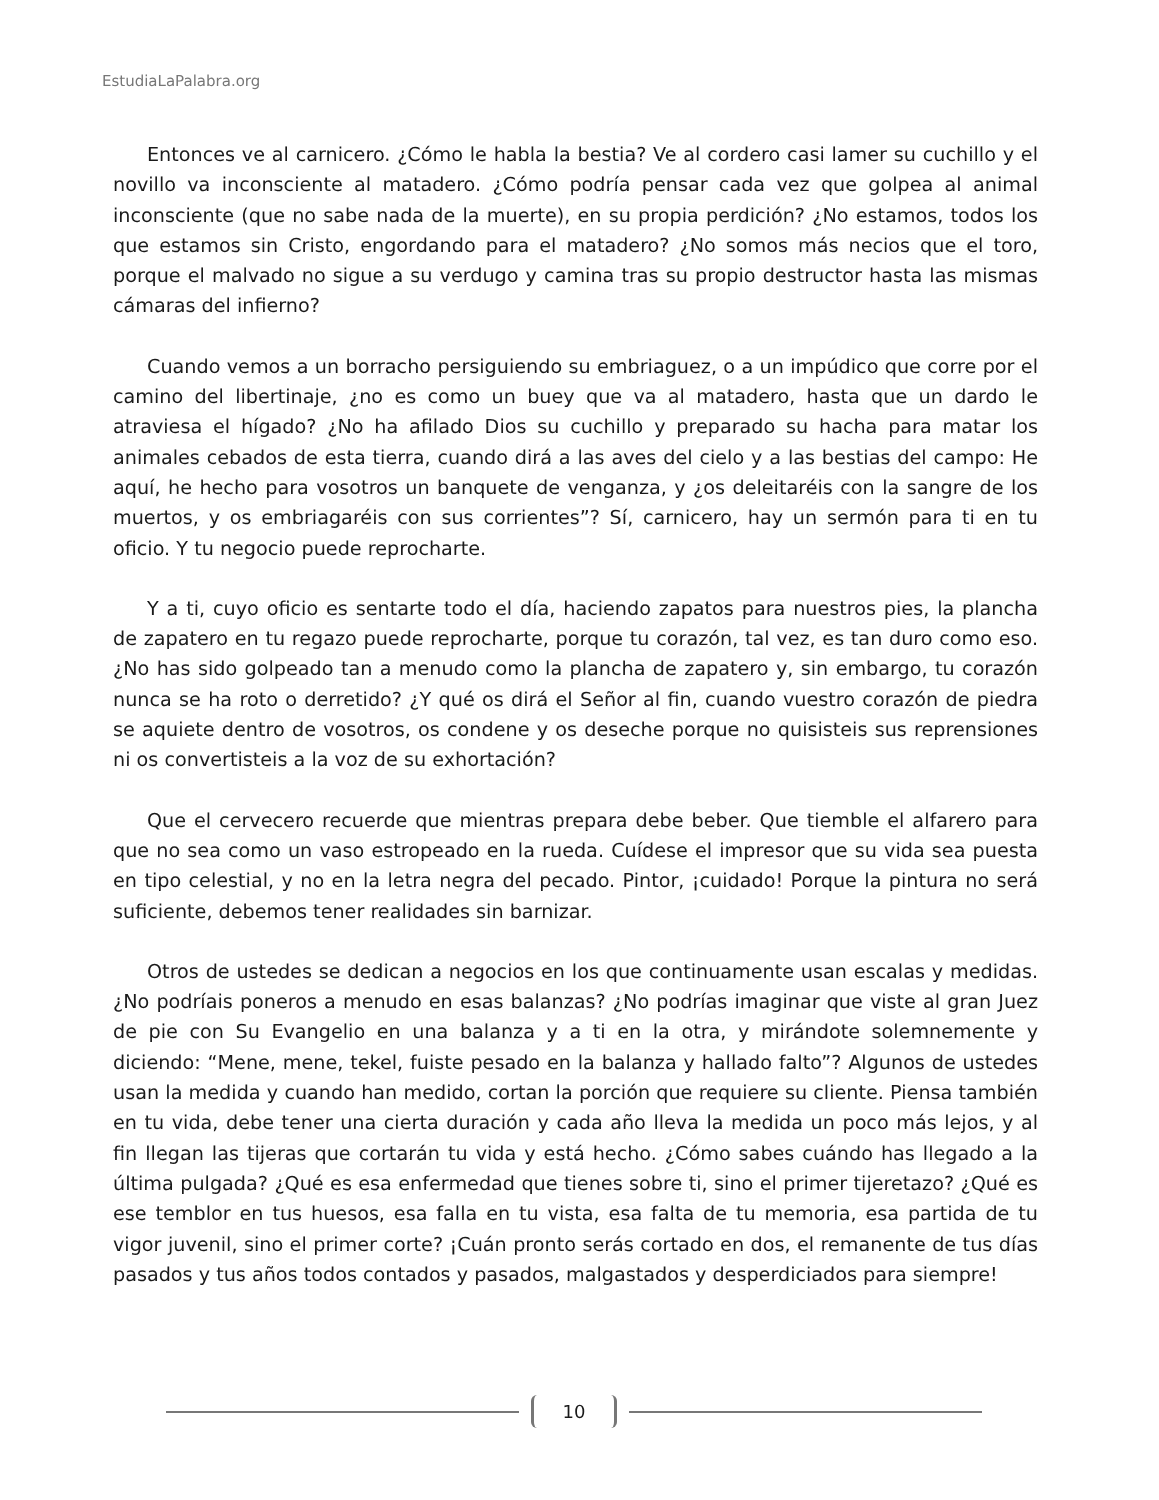EstudiaLaPalabra.org
Entonces ve al carnicero. ¿Cómo le habla la bestia? Ve al cordero casi lamer su cuchillo y el novillo va inconsciente al matadero. ¿Cómo podría pensar cada vez que golpea al animal inconsciente (que no sabe nada de la muerte), en su propia perdición? ¿No estamos, todos los que estamos sin Cristo, engordando para el matadero? ¿No somos más necios que el toro, porque el malvado no sigue a su verdugo y camina tras su propio destructor hasta las mismas cámaras del infierno?
Cuando vemos a un borracho persiguiendo su embriaguez, o a un impúdico que corre por el camino del libertinaje, ¿no es como un buey que va al matadero, hasta que un dardo le atraviesa el hígado? ¿No ha afilado Dios su cuchillo y preparado su hacha para matar los animales cebados de esta tierra, cuando dirá a las aves del cielo y a las bestias del campo: He aquí, he hecho para vosotros un banquete de venganza, y ¿os deleitaréis con la sangre de los muertos, y os embriagaréis con sus corrientes”? Sí, carnicero, hay un sermón para ti en tu oficio. Y tu negocio puede reprocharte.
Y a ti, cuyo oficio es sentarte todo el día, haciendo zapatos para nuestros pies, la plancha de zapatero en tu regazo puede reprocharte, porque tu corazón, tal vez, es tan duro como eso. ¿No has sido golpeado tan a menudo como la plancha de zapatero y, sin embargo, tu corazón nunca se ha roto o derretido? ¿Y qué os dirá el Señor al fin, cuando vuestro corazón de piedra se aquiete dentro de vosotros, os condene y os deseche porque no quisisteis sus reprensiones ni os convertisteis a la voz de su exhortación?
Que el cervecero recuerde que mientras prepara debe beber. Que tiemble el alfarero para que no sea como un vaso estropeado en la rueda. Cuídese el impresor que su vida sea puesta en tipo celestial, y no en la letra negra del pecado. Pintor, ¡cuidado! Porque la pintura no será suficiente, debemos tener realidades sin barnizar.
Otros de ustedes se dedican a negocios en los que continuamente usan escalas y medidas. ¿No podríais poneros a menudo en esas balanzas? ¿No podrías imaginar que viste al gran Juez de pie con Su Evangelio en una balanza y a ti en la otra, y mirándote solemnemente y diciendo: “Mene, mene, tekel, fuiste pesado en la balanza y hallado falto”? Algunos de ustedes usan la medida y cuando han medido, cortan la porción que requiere su cliente. Piensa también en tu vida, debe tener una cierta duración y cada año lleva la medida un poco más lejos, y al fin llegan las tijeras que cortarán tu vida y está hecho. ¿Cómo sabes cuándo has llegado a la última pulgada? ¿Qué es esa enfermedad que tienes sobre ti, sino el primer tijeretazo? ¿Qué es ese temblor en tus huesos, esa falla en tu vista, esa falta de tu memoria, esa partida de tu vigor juvenil, sino el primer corte? ¡Cuán pronto serás cortado en dos, el remanente de tus días pasados y tus años todos contados y pasados, malgastados y desperdiciados para siempre!
10